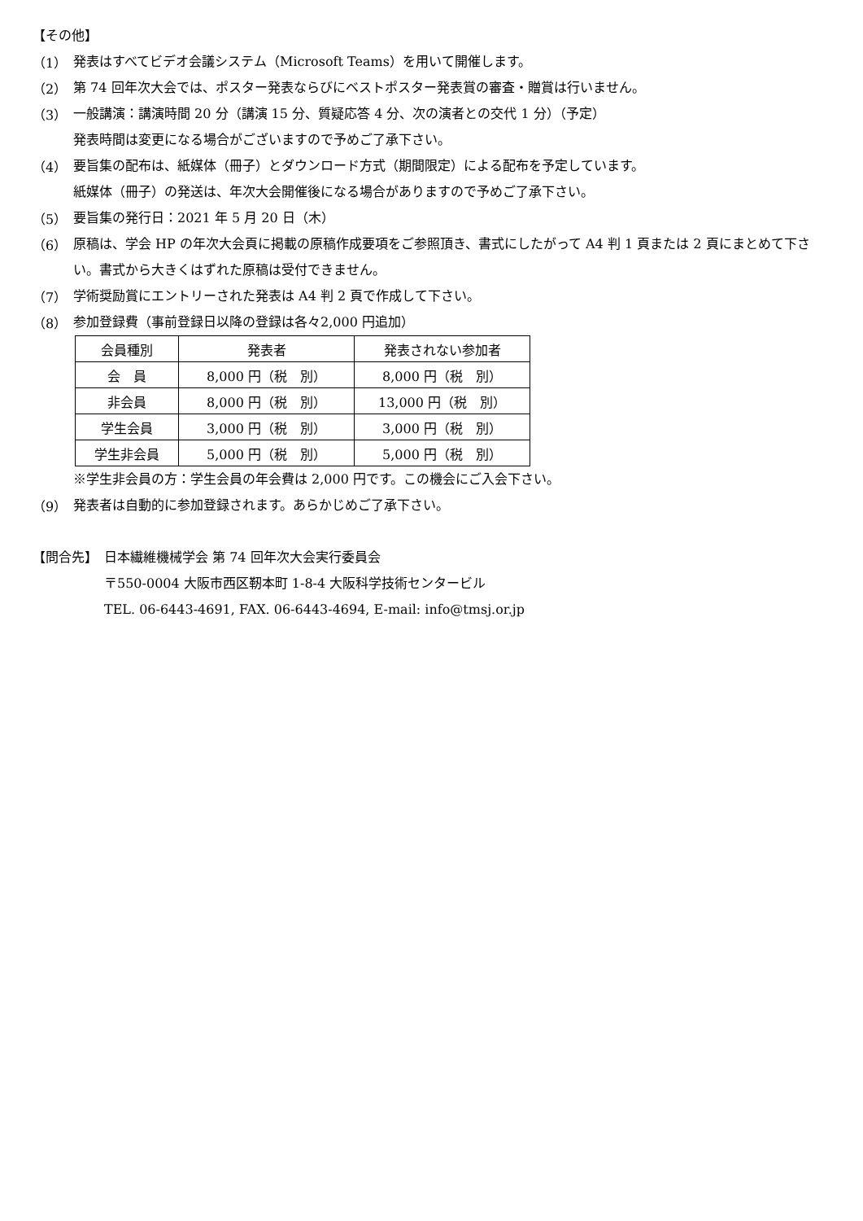【その他】
（1）
発表はすべてビデオ会議システム（Microsoft Teams）を用いて開催します。
（2）
第 74 回年次大会では、ポスター発表ならびにベストポスター発表賞の審査・贈賞は行いません。
（3）
一般講演：講演時間 20 分（講演 15 分、質疑応答 4 分、次の演者との交代 1 分）（予定）
発表時間は変更になる場合がございますので予めご了承下さい。
（4）
要旨集の配布は、紙媒体（冊子）とダウンロード方式（期間限定）による配布を予定しています。
紙媒体（冊子）の発送は、年次大会開催後になる場合がありますので予めご了承下さい。
（5）
要旨集の発行日：2021 年 5 月 20 日（木）
（6）
原稿は、学会 HP の年次大会頁に掲載の原稿作成要項をご参照頂き、書式にしたがって A4 判 1 頁または 2 頁にまとめて下さい。書式から大きくはずれた原稿は受付できません。
（7）
学術奨励賞にエントリーされた発表は A4 判 2 頁で作成して下さい。
（8）
参加登録費（事前登録日以降の登録は各々2,000 円追加）
| 会員種別 | 発表者 | 発表されない参加者 |
| --- | --- | --- |
| 会 員 | 8,000 円（税 別） | 8,000 円（税 別） |
| 非会員 | 8,000 円（税 別） | 13,000 円（税 別） |
| 学生会員 | 3,000 円（税 別） | 3,000 円（税 別） |
| 学生非会員 | 5,000 円（税 別） | 5,000 円（税 別） |
※学生非会員の方：学生会員の年会費は 2,000 円です。この機会にご入会下さい。
（9）
発表者は自動的に参加登録されます。あらかじめご了承下さい。
【問合先】 日本繊維機械学会 第 74 回年次大会実行委員会
〒550-0004 大阪市西区靭本町 1-8-4 大阪科学技術センタービル
TEL. 06-6443-4691, FAX. 06-6443-4694, E-mail: info@tmsj.or.jp